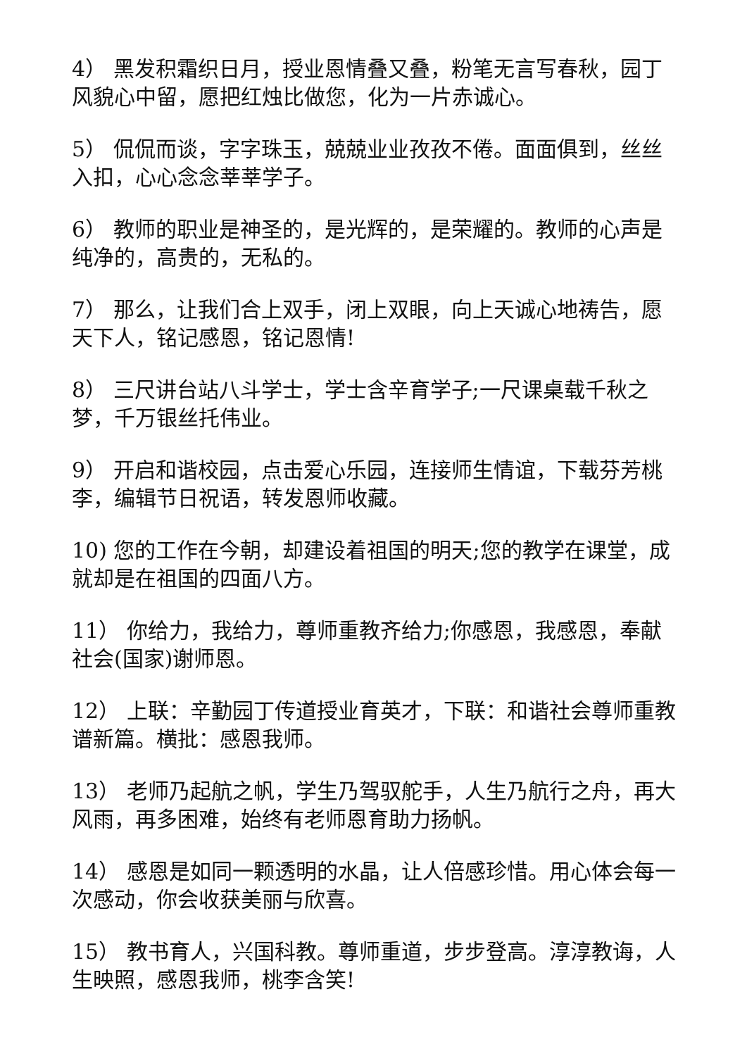4） 黑发积霜织日月，授业恩情叠又叠，粉笔无言写春秋，园丁风貌心中留，愿把红烛比做您，化为一片赤诚心。
5） 侃侃而谈，字字珠玉，兢兢业业孜孜不倦。面面俱到，丝丝入扣，心心念念莘莘学子。
6） 教师的职业是神圣的，是光辉的，是荣耀的。教师的心声是纯净的，高贵的，无私的。
7） 那么，让我们合上双手，闭上双眼，向上天诚心地祷告，愿天下人，铭记感恩，铭记恩情!
8） 三尺讲台站八斗学士，学士含辛育学子;一尺课桌载千秋之梦，千万银丝托伟业。
9） 开启和谐校园，点击爱心乐园，连接师生情谊，下载芬芳桃李，编辑节日祝语，转发恩师收藏。
10) 您的工作在今朝，却建设着祖国的明天;您的教学在课堂，成就却是在祖国的四面八方。
11） 你给力，我给力，尊师重教齐给力;你感恩，我感恩，奉献社会(国家)谢师恩。
12） 上联：辛勤园丁传道授业育英才，下联：和谐社会尊师重教谱新篇。横批：感恩我师。
13） 老师乃起航之帆，学生乃驾驭舵手，人生乃航行之舟，再大风雨，再多困难，始终有老师恩育助力扬帆。
14） 感恩是如同一颗透明的水晶，让人倍感珍惜。用心体会每一次感动，你会收获美丽与欣喜。
15） 教书育人，兴国科教。尊师重道，步步登高。淳淳教诲，人生映照，感恩我师，桃李含笑!